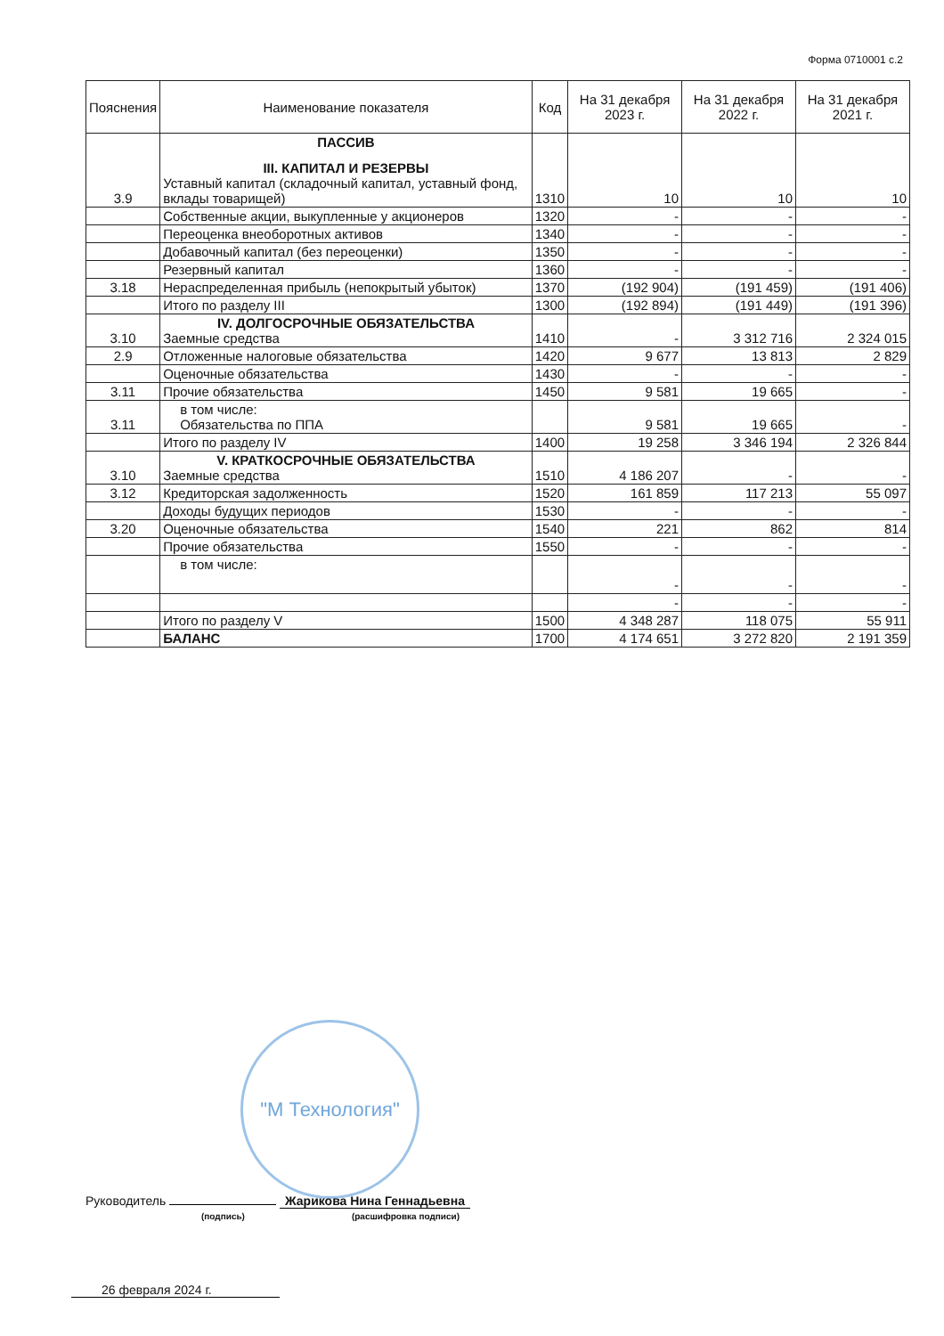Форма 0710001 с.2
| Пояснения | Наименование показателя | Код | На 31 декабря 2023 г. | На 31 декабря 2022 г. | На 31 декабря 2021 г. |
| --- | --- | --- | --- | --- | --- |
| 3.9 | ПАССИВ III. КАПИТАЛ И РЕЗЕРВЫ Уставный капитал (складочный капитал, уставный фонд, вклады товарищей) | 1310 | 10 | 10 | 10 |
| | Собственные акции, выкупленные у акционеров | 1320 | - | - | - |
| | Переоценка внеоборотных активов | 1340 | - | - | - |
| | Добавочный капитал (без переоценки) | 1350 | - | - | - |
| | Резервный капитал | 1360 | - | - | - |
| 3.18 | Нераспределенная прибыль (непокрытый убыток) | 1370 | (192 904) | (191 459) | (191 406) |
| | Итого по разделу III | 1300 | (192 894) | (191 449) | (191 396) |
| 3.10 | IV. ДОЛГОСРОЧНЫЕ ОБЯЗАТЕЛЬСТВА Заемные средства | 1410 | - | 3 312 716 | 2 324 015 |
| 2.9 | Отложенные налоговые обязательства | 1420 | 9 677 | 13 813 | 2 829 |
| | Оценочные обязательства | 1430 | - | - | - |
| 3.11 | Прочие обязательства | 1450 | 9 581 | 19 665 | - |
| 3.11 | в том числе: Обязательства по ППА | | 9 581 | 19 665 | - |
| | Итого по разделу IV | 1400 | 19 258 | 3 346 194 | 2 326 844 |
| 3.10 | V. КРАТКОСРОЧНЫЕ ОБЯЗАТЕЛЬСТВА Заемные средства | 1510 | 4 186 207 | - | - |
| 3.12 | Кредиторская задолженность | 1520 | 161 859 | 117 213 | 55 097 |
| | Доходы будущих периодов | 1530 | - | - | - |
| 3.20 | Оценочные обязательства | 1540 | 221 | 862 | 814 |
| | Прочие обязательства | 1550 | - | - | - |
| | в том числе: | | - | - | - |
| | | | - | - | - |
| | Итого по разделу V | 1500 | 4 348 287 | 118 075 | 55 911 |
| | БАЛАНС | 1700 | 4 174 651 | 3 272 820 | 2 191 359 |
"М Технология"
Руководитель Жарикова Нина Геннадьевна
(подпись) (расшифровка подписи)
26 февраля 2024 г.